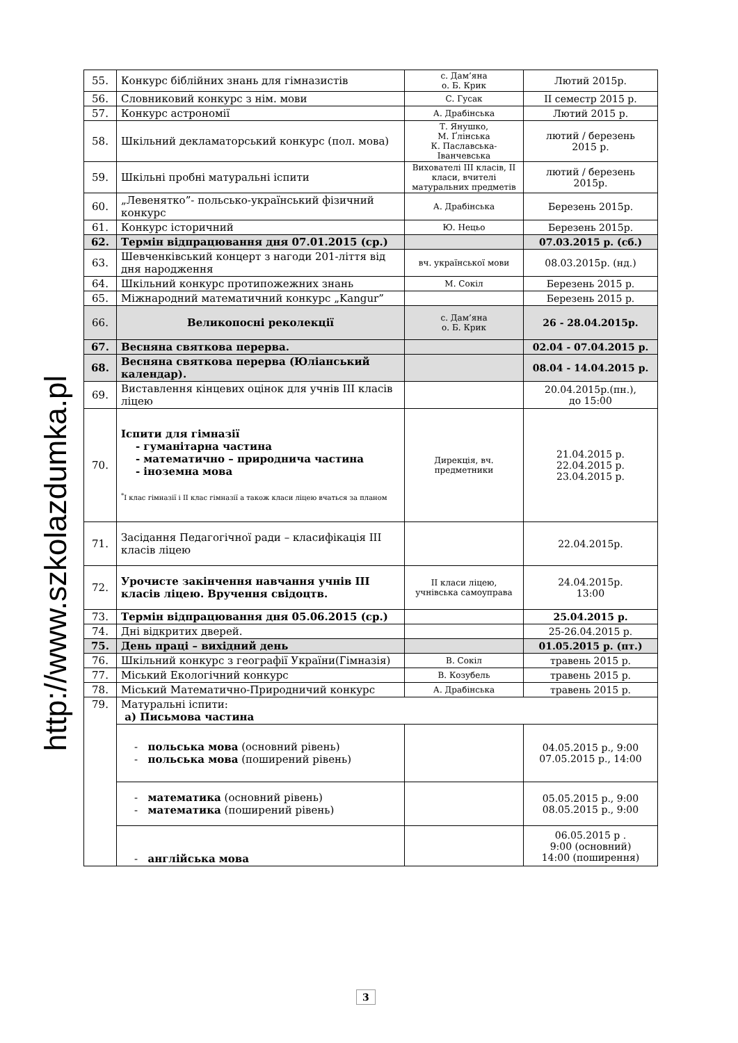http://www.szkolazdumka.pl
| 55. | Конкурс біблійних знань для гімназистів | с. Дам’яна о. Б. Крик | Лютий 2015р. |
| 56. | Словниковий конкурс з нім. мови | С. Гусак | II семестр 2015 р. |
| 57. | Конкурс астрономії | А. Драбінська | Лютий 2015 р. |
| 58. | Шкільний декламаторський конкурс (пол. мова) | Т. Янушко, М. Ґлінська К. Паславська-Іванчевська | лютий / березень 2015 р. |
| 59. | Шкільні пробні матуральні іспити | Вихователі III класів, II класи, вчителі матуральних предметів | лютий / березень 2015р. |
| 60. | „Левенятко”- польсько-український фізичний конкурс | А. Драбінська | Березень 2015р. |
| 61. | Конкурс історичний | Ю. Нецьо | Березень 2015р. |
| 62. | Термін відпрацювання дня 07.01.2015 (ср.) | | 07.03.2015 р. (сб.) |
| 63. | Шевченківський концерт з нагоди 201-ліття від дня народження | вч. української мови | 08.03.2015р. (нд.) |
| 64. | Шкільний конкурс протипожежних знань | М. Сокіл | Березень 2015 р. |
| 65. | Міжнародний математичний конкурс „Kangur” | | Березень 2015 р. |
| 66. | Великопосні реколекції | с. Дам’яна о. Б. Крик | 26 - 28.04.2015р. |
| 67. | Весняна святкова перерва. | | 02.04 - 07.04.2015 р. |
| 68. | Весняна святкова перерва (Юліанський календар). | | 08.04 - 14.04.2015 р. |
| 69. | Виставлення кінцевих оцінок для учнів III класів ліцею | | 20.04.2015р.(пн.), до 15:00 |
| 70. | Іспити для гімназії - гуманітарна частина - математично – природнича частина - іноземна мова <sup>*</sup> I клас гімназії і II клас гімназії а також класи ліцею вчаться за планом | Дирекція, вч. предметники | 21.04.2015 р. 22.04.2015 р. 23.04.2015 р. |
| 71. | Засідання Педагогічної ради – класифікація III класів ліцею | | 22.04.2015р. |
| 72. | Урочисте закінчення навчання учнів III класів ліцею. Вручення свідоцтв. | II класи ліцею, учнівська самоуправа | 24.04.2015р. 13:00 |
| 73. | Термін відпрацювання дня 05.06.2015 (ср.) | | 25.04.2015 р. |
| 74. | Дні відкритих дверей. | | 25-26.04.2015 р. |
| 75. | День праці – вихідний день | | 01.05.2015 р. (пт.) |
| 76. | Шкільний конкурс з географії України(Гімназія) | В. Сокіл | травень 2015 р. |
| 77. | Міський Екологічний конкурс | В. Козубель | травень 2015 р. |
| 78. | Міський Математично-Природничий конкурс | А. Драбінська | травень 2015 р. |
| 79. | Матуральні іспити: а) Письмова частина | | |
| | - польська мова (основний рівень) - польська мова (поширений рівень) | | 04.05.2015 р., 9:00 07.05.2015 р., 14:00 |
| | - математика (основний рівень) - математика (поширений рівень) | | 05.05.2015 р., 9:00 08.05.2015 р., 9:00 |
| | - англійська мова | | 06.05.2015 р . 9:00 (основний) 14:00 (поширення) |
3